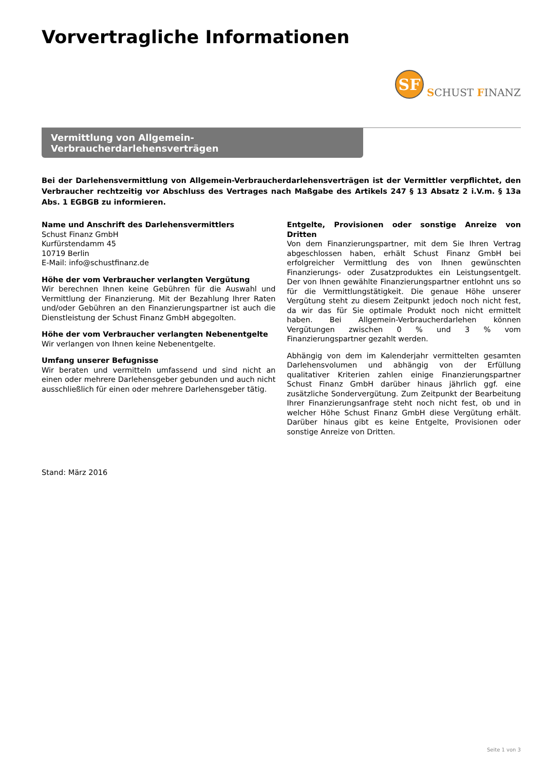Vorvertragliche Informationen
SF
SCHUST FINANZ
Vermittlung von Allgemein-Verbraucherdarlehensverträgen
Bei der Darlehensvermittlung von Allgemein-Verbraucherdarlehensverträgen ist der Vermittler verpflichtet, den Verbraucher rechtzeitig vor Abschluss des Vertrages nach Maßgabe des Artikels 247 § 13 Absatz 2 i.V.m. § 13a Abs. 1 EGBGB zu informieren.
Name und Anschrift des Darlehensvermittlers
Schust Finanz GmbH
Kurfürstendamm 45
10719 Berlin
E-Mail: info@schustfinanz.de
Höhe der vom Verbraucher verlangten Vergütung
Wir berechnen Ihnen keine Gebühren für die Auswahl und Vermittlung der Finanzierung. Mit der Bezahlung Ihrer Raten und/oder Gebühren an den Finanzierungspartner ist auch die Dienstleistung der Schust Finanz GmbH abgegolten.
Höhe der vom Verbraucher verlangten Nebenentgelte
Wir verlangen von Ihnen keine Nebenentgelte.
Umfang unserer Befugnisse
Wir beraten und vermitteln umfassend und sind nicht an einen oder mehrere Darlehensgeber gebunden und auch nicht ausschließlich für einen oder mehrere Darlehensgeber tätig.
Entgelte, Provisionen oder sonstige Anreize von Dritten
Von dem Finanzierungspartner, mit dem Sie Ihren Vertrag abgeschlossen haben, erhält Schust Finanz GmbH bei erfolgreicher Vermittlung des von Ihnen gewünschten Finanzierungs- oder Zusatzproduktes ein Leistungsentgelt. Der von Ihnen gewählte Finanzierungspartner entlohnt uns so für die Vermittlungstätigkeit. Die genaue Höhe unserer Vergütung steht zu diesem Zeitpunkt jedoch noch nicht fest, da wir das für Sie optimale Produkt noch nicht ermittelt haben. Bei Allgemein-Verbraucherdarlehen können Vergütungen zwischen 0 % und 3 % vom Finanzierungspartner gezahlt werden.
Abhängig von dem im Kalenderjahr vermittelten gesamten Darlehensvolumen und abhängig von der Erfüllung qualitativer Kriterien zahlen einige Finanzierungspartner Schust Finanz GmbH darüber hinaus jährlich ggf. eine zusätzliche Sondervergütung. Zum Zeitpunkt der Bearbeitung Ihrer Finanzierungsanfrage steht noch nicht fest, ob und in welcher Höhe Schust Finanz GmbH diese Vergütung erhält. Darüber hinaus gibt es keine Entgelte, Provisionen oder sonstige Anreize von Dritten.
Stand: März 2016
Seite 1 von 3